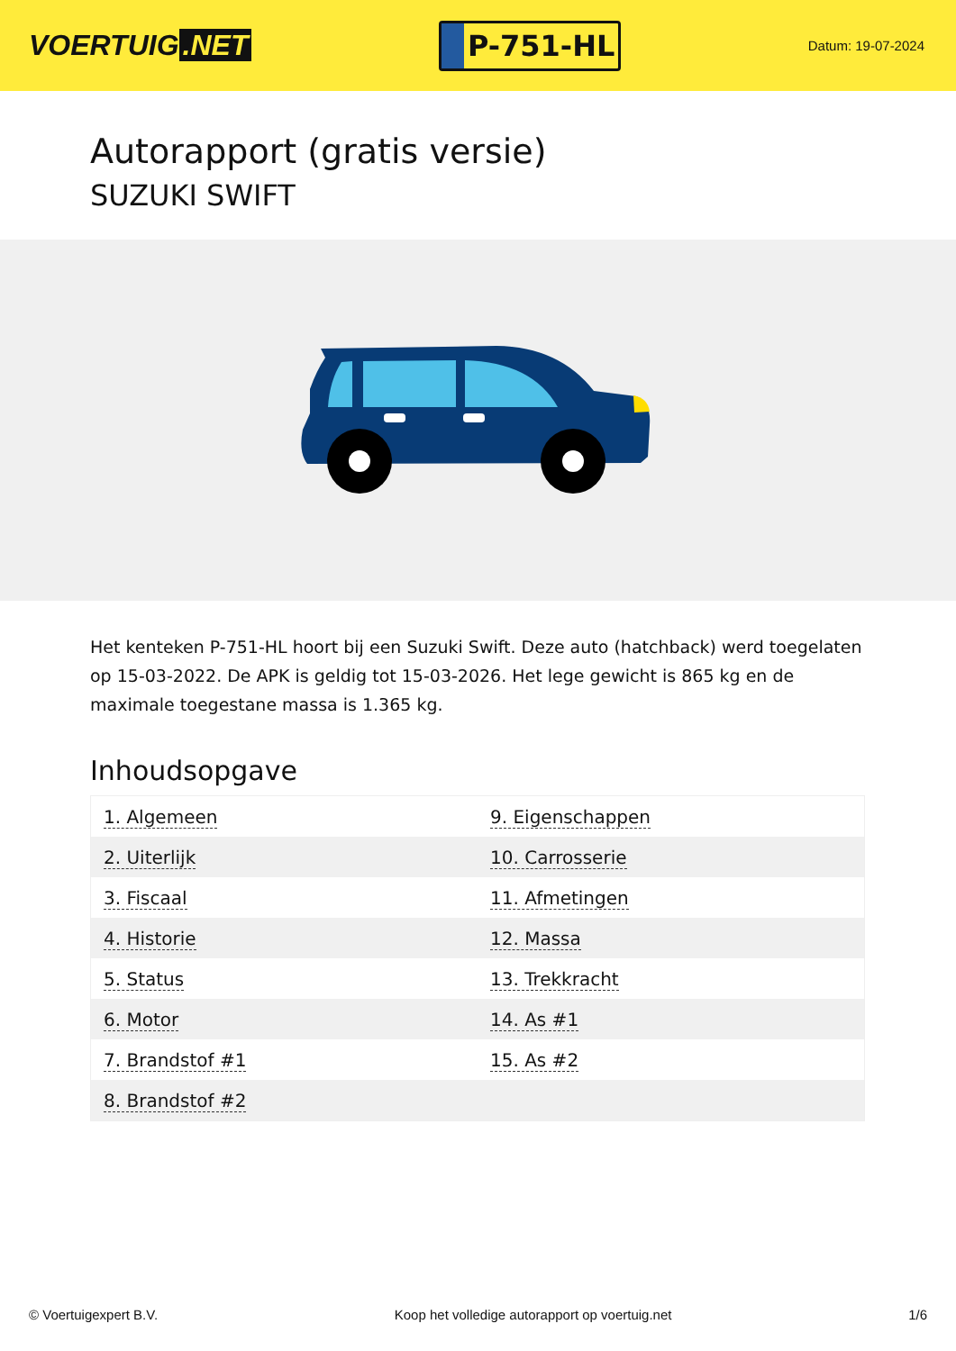VOERTUIG.NET
P-751-HL
Datum: 19-07-2024
Autorapport (gratis versie)
SUZUKI SWIFT
Het kenteken P-751-HL hoort bij een Suzuki Swift. Deze auto (hatchback) werd toegelaten op 15-03-2022. De APK is geldig tot 15-03-2026. Het lege gewicht is 865 kg en de maximale toegestane massa is 1.365 kg.
Inhoudsopgave
| 1. Algemeen | 9. Eigenschappen |
| 2. Uiterlijk | 10. Carrosserie |
| 3. Fiscaal | 11. Afmetingen |
| 4. Historie | 12. Massa |
| 5. Status | 13. Trekkracht |
| 6. Motor | 14. As #1 |
| 7. Brandstof #1 | 15. As #2 |
| 8. Brandstof #2 | |
© Voertuigexpert B.V. Koop het volledige autorapport op voertuig.net 1/6